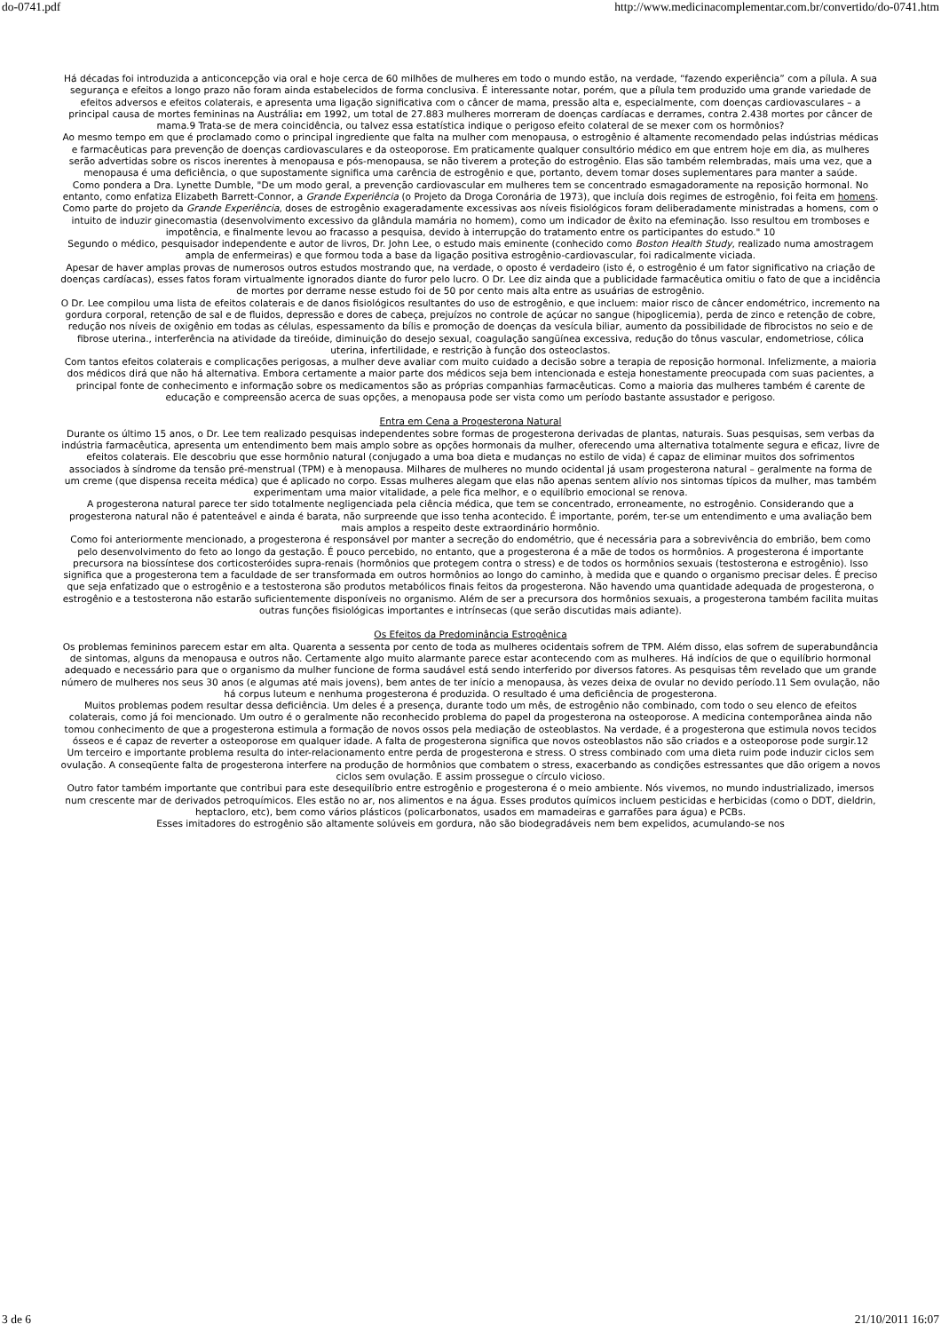do-0741.pdf http://www.medicinacomplementar.com.br/convertido/do-0741.htm
Há décadas foi introduzida a anticoncepção via oral e hoje cerca de 60 milhões de mulheres em todo o mundo estão, na verdade, “fazendo experiência” com a pílula. A sua segurança e efeitos a longo prazo não foram ainda estabelecidos de forma conclusiva. É interessante notar, porém, que a pílula tem produzido uma grande variedade de efeitos adversos e efeitos colaterais, e apresenta uma ligação significativa com o câncer de mama, pressão alta e, especialmente, com doenças cardiovasculares – a principal causa de mortes femininas na Austrália: em 1992, um total de 27.883 mulheres morreram de doenças cardíacas e derrames, contra 2.438 mortes por câncer de mama.9 Trata-se de mera coincidência, ou talvez essa estatística indique o perigoso efeito colateral de se mexer com os hormônios?
Ao mesmo tempo em que é proclamado como o principal ingrediente que falta na mulher com menopausa, o estrogênio é altamente recomendado pelas indústrias médicas e farmacêuticas para prevenção de doenças cardiovasculares e da osteoporose. Em praticamente qualquer consultório médico em que entrem hoje em dia, as mulheres serão advertidas sobre os riscos inerentes à menopausa e pós-menopausa, se não tiverem a proteção do estrogênio. Elas são também relembradas, mais uma vez, que a menopausa é uma deficiência, o que supostamente significa uma carência de estrogênio e que, portanto, devem tomar doses suplementares para manter a saúde.
Como pondera a Dra. Lynette Dumble, "De um modo geral, a prevenção cardiovascular em mulheres tem se concentrado esmagadoramente na reposição hormonal. No entanto, como enfatiza Elizabeth Barrett-Connor, a Grande Experiência (o Projeto da Droga Coronária de 1973), que incluía dois regimes de estrogênio, foi feita em homens. Como parte do projeto da Grande Experiência, doses de estrogênio exageradamente excessivas aos níveis fisiológicos foram deliberadamente ministradas a homens, com o intuito de induzir ginecomastia (desenvolvimento excessivo da glândula mamária no homem), como um indicador de êxito na efeminação. Isso resultou em tromboses e impotência, e finalmente levou ao fracasso a pesquisa, devido à interrupção do tratamento entre os participantes do estudo." 10
Segundo o médico, pesquisador independente e autor de livros, Dr. John Lee, o estudo mais eminente (conhecido como Boston Health Study, realizado numa amostragem ampla de enfermeiras) e que formou toda a base da ligação positiva estrogênio-cardiovascular, foi radicalmente viciada.
Apesar de haver amplas provas de numerosos outros estudos mostrando que, na verdade, o oposto é verdadeiro (isto é, o estrogênio é um fator significativo na criação de doenças cardíacas), esses fatos foram virtualmente ignorados diante do furor pelo lucro. O Dr. Lee diz ainda que a publicidade farmacêutica omitiu o fato de que a incidência de mortes por derrame nesse estudo foi de 50 por cento mais alta entre as usuárias de estrogênio.
O Dr. Lee compilou uma lista de efeitos colaterais e de danos fisiológicos resultantes do uso de estrogênio, e que incluem: maior risco de câncer endométrico, incremento na gordura corporal, retenção de sal e de fluidos, depressão e dores de cabeça, prejuízos no controle de açúcar no sangue (hipoglicemia), perda de zinco e retenção de cobre, redução nos níveis de oxigênio em todas as células, espessamento da bílis e promoção de doenças da vesícula biliar, aumento da possibilidade de fibrocistos no seio e de fibrose uterina., interferência na atividade da tireóide, diminuição do desejo sexual, coagulação sangüínea excessiva, redução do tônus vascular, endometriose, cólica uterina, infertilidade, e restrição à função dos osteoclastos.
Com tantos efeitos colaterais e complicações perigosas, a mulher deve avaliar com muito cuidado a decisão sobre a terapia de reposição hormonal. Infelizmente, a maioria dos médicos dirá que não há alternativa. Embora certamente a maior parte dos médicos seja bem intencionada e esteja honestamente preocupada com suas pacientes, a principal fonte de conhecimento e informação sobre os medicamentos são as próprias companhias farmacêuticas. Como a maioria das mulheres também é carente de educação e compreensão acerca de suas opções, a menopausa pode ser vista como um período bastante assustador e perigoso.
Entra em Cena a Progesterona Natural
Durante os último 15 anos, o Dr. Lee tem realizado pesquisas independentes sobre formas de progesterona derivadas de plantas, naturais. Suas pesquisas, sem verbas da indústria farmacêutica, apresenta um entendimento bem mais amplo sobre as opções hormonais da mulher, oferecendo uma alternativa totalmente segura e eficaz, livre de efeitos colaterais. Ele descobriu que esse hormônio natural (conjugado a uma boa dieta e mudanças no estilo de vida) é capaz de eliminar muitos dos sofrimentos associados à síndrome da tensão pré-menstrual (TPM) e à menopausa. Milhares de mulheres no mundo ocidental já usam progesterona natural – geralmente na forma de um creme (que dispensa receita médica) que é aplicado no corpo. Essas mulheres alegam que elas não apenas sentem alívio nos sintomas típicos da mulher, mas também experimentam uma maior vitalidade, a pele fica melhor, e o equilíbrio emocional se renova.
A progesterona natural parece ter sido totalmente negligenciada pela ciência médica, que tem se concentrado, erroneamente, no estrogênio. Considerando que a progesterona natural não é patenteável e ainda é barata, não surpreende que isso tenha acontecido. É importante, porém, ter-se um entendimento e uma avaliação bem mais amplos a respeito deste extraordinário hormônio.
Como foi anteriormente mencionado, a progesterona é responsável por manter a secreção do endométrio, que é necessária para a sobrevivência do embrião, bem como pelo desenvolvimento do feto ao longo da gestação. É pouco percebido, no entanto, que a progesterona é a mãe de todos os hormônios. A progesterona é importante precursora na biossíntese dos corticosteróides supra-renais (hormônios que protegem contra o stress) e de todos os hormônios sexuais (testosterona e estrogênio). Isso significa que a progesterona tem a faculdade de ser transformada em outros hormônios ao longo do caminho, à medida que e quando o organismo precisar deles. É preciso que seja enfatizado que o estrogênio e a testosterona são produtos metabólicos finais feitos da progesterona. Não havendo uma quantidade adequada de progesterona, o estrogênio e a testosterona não estarão suficientemente disponíveis no organismo. Além de ser a precursora dos hormônios sexuais, a progesterona também facilita muitas outras funções fisiológicas importantes e intrínsecas (que serão discutidas mais adiante).
Os Efeitos da Predominância Estrogênica
Os problemas femininos parecem estar em alta. Quarenta a sessenta por cento de toda as mulheres ocidentais sofrem de TPM. Além disso, elas sofrem de superabundância de sintomas, alguns da menopausa e outros não. Certamente algo muito alarmante parece estar acontecendo com as mulheres. Há indícios de que o equilíbrio hormonal adequado e necessário para que o organismo da mulher funcione de forma saudável está sendo interferido por diversos fatores. As pesquisas têm revelado que um grande número de mulheres nos seus 30 anos (e algumas até mais jovens), bem antes de ter início a menopausa, às vezes deixa de ovular no devido período.11 Sem ovulação, não há corpus luteum e nenhuma progesterona é produzida. O resultado é uma deficiência de progesterona.
Muitos problemas podem resultar dessa deficiência. Um deles é a presença, durante todo um mês, de estrogênio não combinado, com todo o seu elenco de efeitos colaterais, como já foi mencionado. Um outro é o geralmente não reconhecido problema do papel da progesterona na osteoporose. A medicina contemporânea ainda não tomou conhecimento de que a progesterona estimula a formação de novos ossos pela mediação de osteoblastos. Na verdade, é a progesterona que estimula novos tecidos ósseos e é capaz de reverter a osteoporose em qualquer idade. A falta de progesterona significa que novos osteoblastos não são criados e a osteoporose pode surgir.12
Um terceiro e importante problema resulta do inter-relacionamento entre perda de progesterona e stress. O stress combinado com uma dieta ruim pode induzir ciclos sem ovulação. A conseqüente falta de progesterona interfere na produção de hormônios que combatem o stress, exacerbando as condições estressantes que dão origem a novos ciclos sem ovulação. E assim prossegue o círculo vicioso.
Outro fator também importante que contribui para este desequilíbrio entre estrogênio e progesterona é o meio ambiente. Nós vivemos, no mundo industrializado, imersos num crescente mar de derivados petroquímicos. Eles estão no ar, nos alimentos e na água. Esses produtos químicos incluem pesticidas e herbicidas (como o DDT, dieldrin, heptacloro, etc), bem como vários plásticos (policarbonatos, usados em mamadeiras e garrafões para água) e PCBs.
Esses imitadores do estrogênio são altamente solúveis em gordura, não são biodegradáveis nem bem expelidos, acumulando-se nos
3 de 6 21/10/2011 16:07